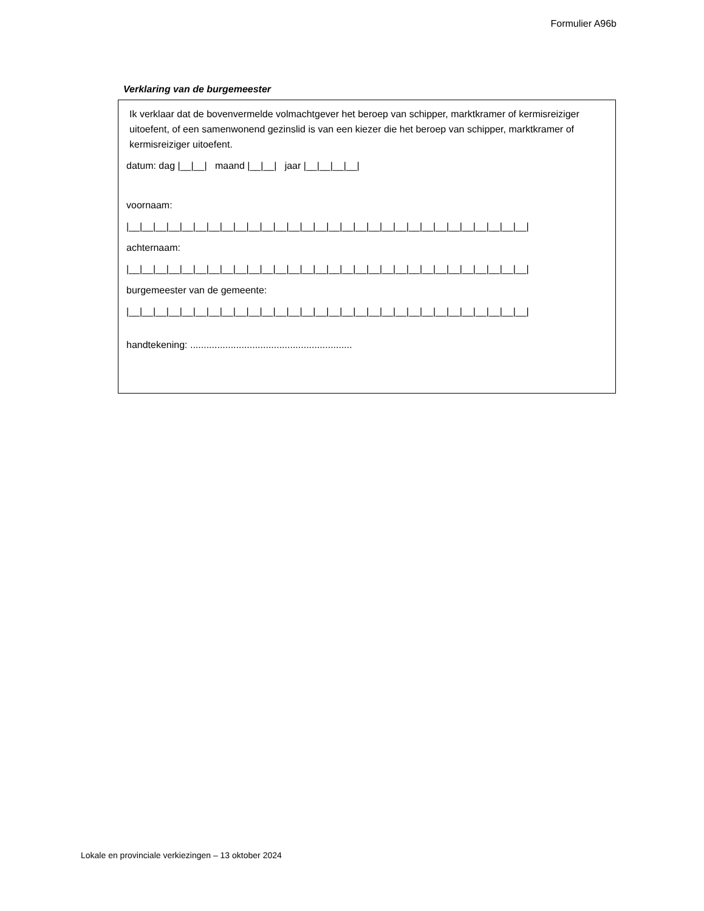Formulier A96b
Verklaring van de burgemeester
Ik verklaar dat de bovenvermelde volmachtgever het beroep van schipper, marktkramer of kermisreiziger uitoefent, of een samenwonend gezinslid is van een kiezer die het beroep van schipper, marktkramer of kermisreiziger uitoefent.
datum: dag |__|__| maand |__|__| jaar |__|__|__|__|
voornaam:
|__|__|__|__|__|__|__|__|__|__|__|__|__|__|__|__|__|__|__|__|__|__|__|__|__|__|__|__|__|__|
achternaam:
|__|__|__|__|__|__|__|__|__|__|__|__|__|__|__|__|__|__|__|__|__|__|__|__|__|__|__|__|__|__|
burgemeester van de gemeente:
|__|__|__|__|__|__|__|__|__|__|__|__|__|__|__|__|__|__|__|__|__|__|__|__|__|__|__|__|__|__|
handtekening: ............................................................
Lokale en provinciale verkiezingen – 13 oktober 2024